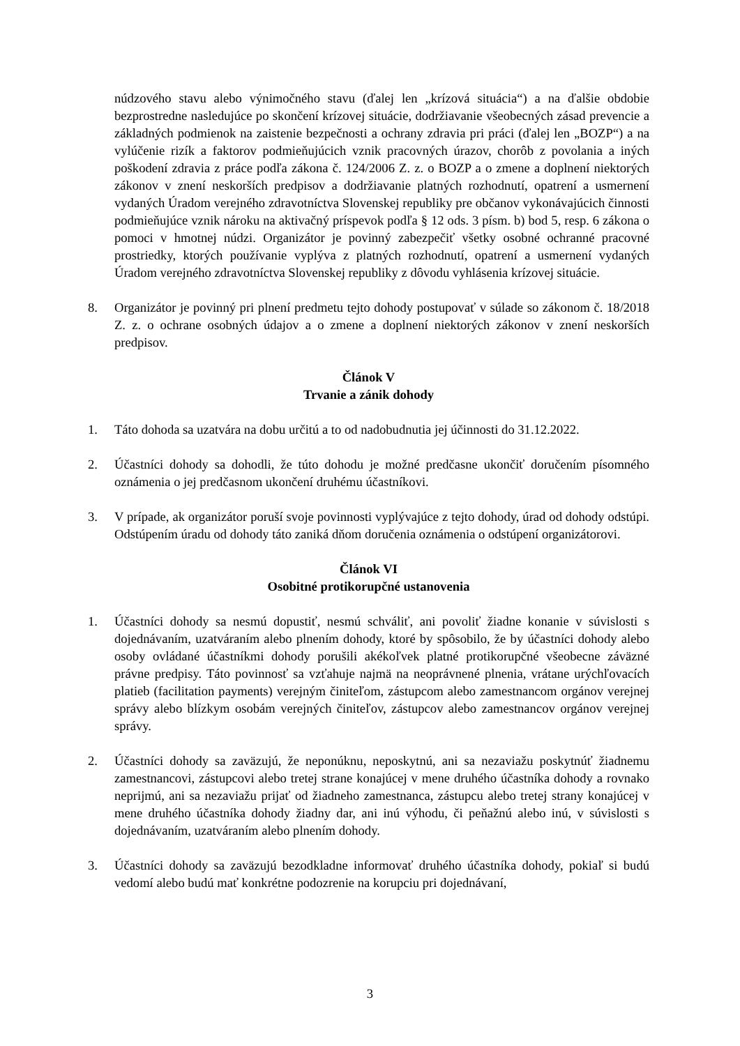núdzového stavu alebo výnimočného stavu (ďalej len „krízová situácia“) a na ďalšie obdobie bezprostredne nasledujúce po skončení krízovej situácie, dodržiavanie všeobecných zásad prevencie a základných podmienok na zaistenie bezpečnosti a ochrany zdravia pri práci (ďalej len „BOZP“) a na vylúčenie rizík a faktorov podmieňujúcich vznik pracovných úrazov, chorôb z povolania a iných poškodení zdravia z práce podľa zákona č. 124/2006 Z. z. o BOZP a o zmene a doplnení niektorých zákonov v znení neskorších predpisov a dodržiavanie platných rozhodnutí, opatrení a usmernení vydaných Úradom verejného zdravotníctva Slovenskej republiky pre občanov vykonávajúcich činnosti podmieňujúce vznik nároku na aktivačný príspevok podľa § 12 ods. 3 písm. b) bod 5, resp. 6 zákona o pomoci v hmotnej núdzi. Organizátor je povinný zabezpečiť všetky osobné ochranné pracovné prostriedky, ktorých používanie vyplýva z platných rozhodnutí, opatrení a usmernení vydaných Úradom verejného zdravotníctva Slovenskej republiky z dôvodu vyhlásenia krízovej situácie.
8. Organizátor je povinný pri plnení predmetu tejto dohody postupovať v súlade so zákonom č. 18/2018 Z. z. o ochrane osobných údajov a o zmene a doplnení niektorých zákonov v znení neskorších predpisov.
Článok V
Trvanie a zánik dohody
1. Táto dohoda sa uzatvára na dobu určitú a to od nadobudnutia jej účinnosti do 31.12.2022.
2. Účastníci dohody sa dohodli, že túto dohodu je možné predčasne ukončiť doručením písomného oznámenia o jej predčasnom ukončení druhému účastníkovi.
3. V prípade, ak organizátor poruší svoje povinnosti vyplývajúce z tejto dohody, úrad od dohody odstúpi. Odstúpením úradu od dohody táto zaniká dňom doručenia oznámenia o odstúpení organizátorovi.
Článok VI
Osobitné protikorupčné ustanovenia
1. Účastníci dohody sa nesmú dopustiť, nesmú schváliť, ani povoliť žiadne konanie v súvislosti s dojednávaním, uzatváraním alebo plnením dohody, ktoré by spôsobilo, že by účastníci dohody alebo osoby ovládané účastníkmi dohody porušili akékoľvek platné protikorupčné všeobecne záväzné právne predpisy. Táto povinnosť sa vzťahuje najmä na neoprávnené plnenia, vrátane urýchľovacích platieb (facilitation payments) verejným činiteľom, zástupcom alebo zamestnancom orgánov verejnej správy alebo blízkym osobám verejných činiteľov, zástupcov alebo zamestnancov orgánov verejnej správy.
2. Účastníci dohody sa zaväzujú, že neponúknu, neposkytnú, ani sa nezaviažu poskytnúť žiadnemu zamestnancovi, zástupcovi alebo tretej strane konajúcej v mene druhého účastníka dohody a rovnako neprijmú, ani sa nezaviažu prijať od žiadneho zamestnanca, zástupcu alebo tretej strany konajúcej v mene druhého účastníka dohody žiadny dar, ani inú výhodu, či peňažnú alebo inú, v súvislosti s dojednávaním, uzatváraním alebo plnením dohody.
3. Účastníci dohody sa zaväzujú bezodkladne informovať druhého účastníka dohody, pokiaľ si budú vedomí alebo budú mať konkrétne podozrenie na korupciu pri dojednávaní,
3